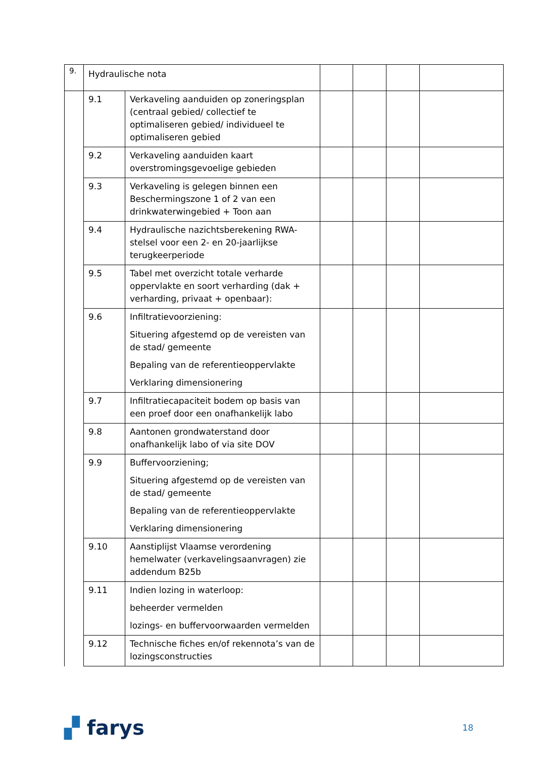| 9. | Hydraulische nota | | | | | |
| | 9.1 | Verkaveling aanduiden op zoneringsplan (centraal gebied/ collectief te optimaliseren gebied/ individueel te optimaliseren gebied | | | | |
| | 9.2 | Verkaveling aanduiden kaart overstromingsgevoelige gebieden | | | | |
| | 9.3 | Verkaveling is gelegen binnen een Beschermingszone 1 of 2 van een drinkwaterwingebied + Toon aan | | | | |
| | 9.4 | Hydraulische nazichtsberekening RWA-stelsel voor een 2- en 20-jaarlijkse terugkeerperiode | | | | |
| | 9.5 | Tabel met overzicht totale verharde oppervlakte en soort verharding (dak + verharding, privaat + openbaar): | | | | |
| | 9.6 | Infiltratievoorziening: Situering afgestemd op de vereisten van de stad/ gemeente Bepaling van de referentieoppervlakte Verklaring dimensionering | | | | |
| | 9.7 | Infiltratiecapaciteit bodem op basis van een proef door een onafhankelijk labo | | | | |
| | 9.8 | Aantonen grondwaterstand door onafhankelijk labo of via site DOV | | | | |
| | 9.9 | Buffervoorziening; Situering afgestemd op de vereisten van de stad/ gemeente Bepaling van de referentieoppervlakte Verklaring dimensionering | | | | |
| | 9.10 | Aanstiplijst Vlaamse verordening hemelwater (verkavelingsaanvragen) zie addendum B25b | | | | |
| | 9.11 | Indien lozing in waterloop: beheerder vermelden lozings- en buffervoorwaarden vermelden | | | | |
| | 9.12 | Technische fiches en/of rekennota’s van de lozingsconstructies | | | | |
▞ farys
18